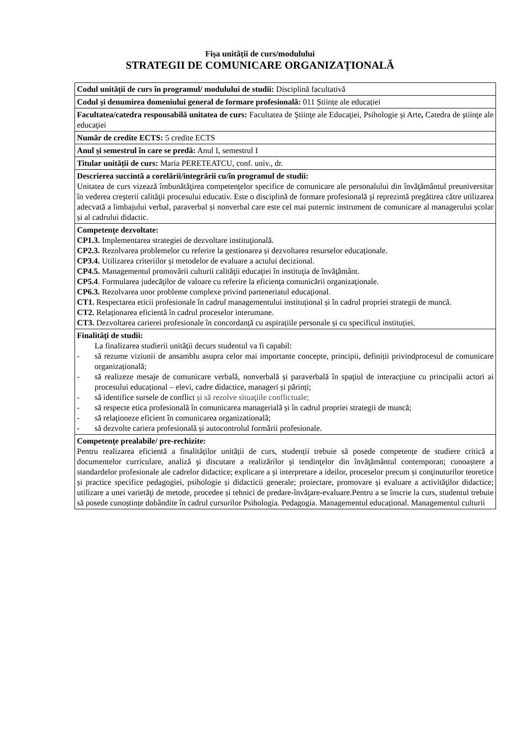Fişa unității de curs/modulului
STRATEGII DE COMUNICARE ORGANIZAȚIONALĂ
| Codul unității de curs în programul/ modulului de studii: Disciplină facultativă |
| Codul și denumirea domeniului general de formare profesională: 011 Științe ale educației |
| Facultatea/catedra responsabilă unitatea de curs: Facultatea de Ştiinţe ale Educaţiei, Psihologie şi Arte , Catedra de ştiinţe ale educaţiei |
| Număr de credite ECTS: 5 credite ECTS |
| Anul şi semestrul în care se predă: Anul I, semestrul I |
| Titular unității de curs: Maria PERETEATCU, conf. univ., dr. |
| Descrierea succintă a corelării/integrării cu/în programul de studii: Unitatea de curs vizează îmbunătăţirea competenţelor specifice de comunicare ale personalului din învăţământul preuniversitar în vederea creşterii calităţii procesului educativ. Este o disciplină de formare profesională şi reprezintă pregătirea către utilizarea adecvată a limbajului verbal, paraverbal și nonverbal care este cel mai puternic instrument de comunicare al managerului școlar și al cadrului didactic. |
| Competenţe dezvoltate: CP1.3. Implementarea strategiei de dezvoltare instituţională. CP2.3. Rezolvarea problemelor cu referire la gestionarea și dezvoltarea resurselor educaționale. CP3.4. Utilizarea criteriilor şi metodelor de evaluare a actului decizional. CP4.5. Managementul promovării culturii calităţii educaţiei în instituţia de învăţământ. CP5.4 . Formularea judecăţilor de valoare cu referire la eficienţa comunicării organizaţionale. CP6.3. Rezolvarea unor probleme complexe privind parteneriatul educaţional. CT1. Respectarea eticii profesionale în cadrul managementului instituțional și în cadrul propriei strategii de muncă. CT2. Relaționarea eficientă în cadrul proceselor interumane. CT3. Dezvoltarea carierei profesionale în concordanță cu aspirațiile personale și cu specificul instituției. |
| Finalități de studii: La finalizarea studierii unității decurs studentul va fi capabil: - să rezume viziunii de ansamblu asupra celor mai importante concepte, principii, definiții privindprocesul de comunicare organizațională; - să realizeze mesaje de comunicare verbală, nonverbală și paraverbală în spaţiul de interacţiune cu principalii actori ai procesului educațional – elevi, cadre didactice, manageri și părinți; - să identifice sursele de conflict și să rezolve situaţiile conflictuale; - să respecte etica profesională în comunicarea managerială și în cadrul propriei strategii de muncă; - să relaţioneze eficient în comunicarea organizatională; - să dezvolte cariera profesională și autocontrolul formării profesionale. |
| Competenţe prealabile/ pre-rechizite: Pentru realizarea eficientă a finalităților unității de curs, studenții trebuie să posede competențe de studiere critică a documentelor curriculare, analiză şi discutare a realizărilor şi tendinţelor din învăţământul contemporan; cunoaștere a standardelor profesionale ale cadrelor didactice; explicare a și interpretare a ideilor, proceselor precum și conţinuturilor teoretice și practice specifice pedagogiei, psihologie și didacticii generale; proiectare, promovare și evaluare a activităţilor didactice; utilizare a unei varietăţi de metode, procedee și tehnici de predare-învăţare-evaluare.Pentru a se înscrie la curs, studentul trebuie să posede cunoștințe dobândite în cadrul cursurilor Psihologia. Pedagogia. Managementul educațional. Managementul culturii |